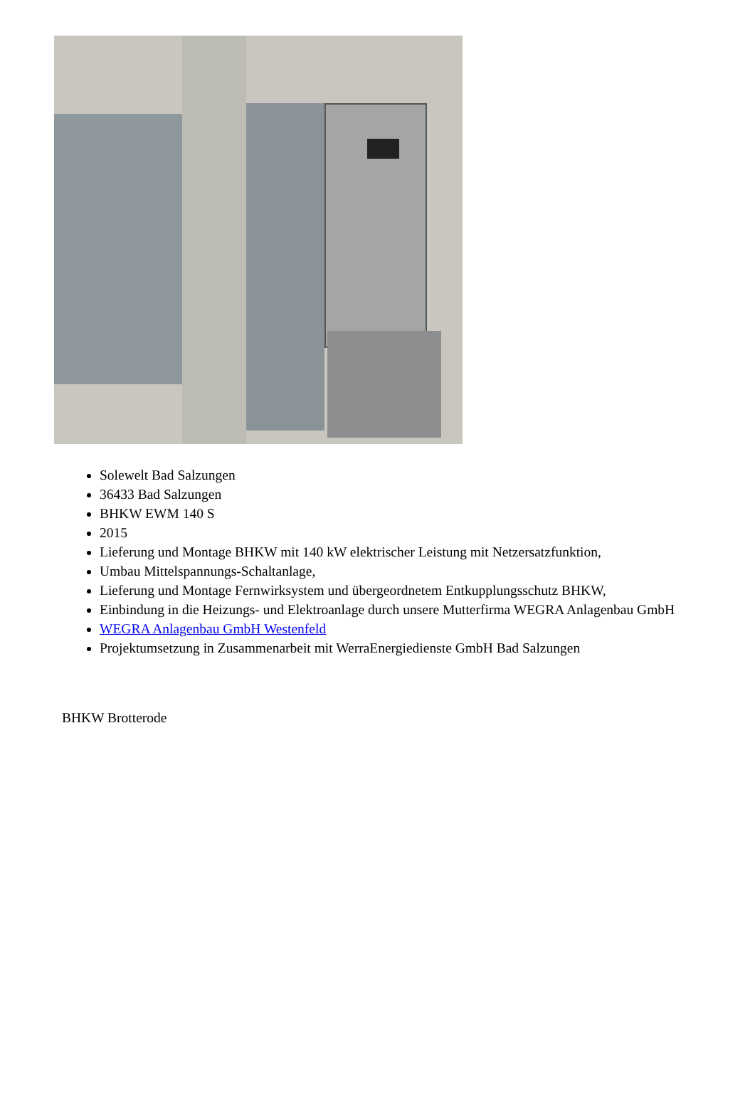Solewelt Bad Salzungen
36433 Bad Salzungen
BHKW EWM 140 S
2015
Lieferung und Montage BHKW mit 140 kW elektrischer Leistung mit Netzersatzfunktion,
Umbau Mittelspannungs-Schaltanlage,
Lieferung und Montage Fernwirksystem und übergeordnetem Entkupplungsschutz BHKW,
Einbindung in die Heizungs- und Elektroanlage durch unsere Mutterfirma WEGRA Anlagenbau GmbH
WEGRA Anlagenbau GmbH Westenfeld
Projektumsetzung in Zusammenarbeit mit WerraEnergiedienste GmbH Bad Salzungen
BHKW Brotterode